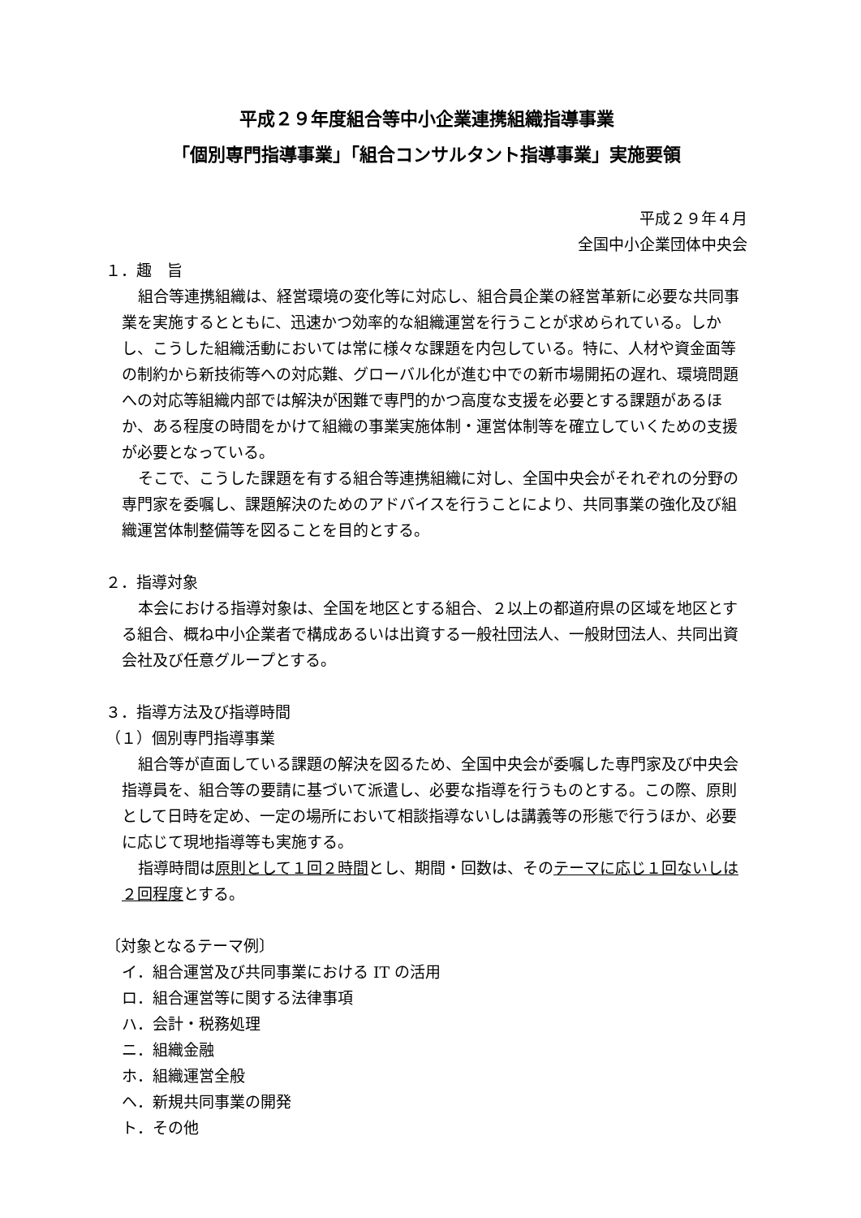平成２９年度組合等中小企業連携組織指導事業
「個別専門指導事業」「組合コンサルタント指導事業」実施要領
平成２９年４月
全国中小企業団体中央会
１．趣　旨
組合等連携組織は、経営環境の変化等に対応し、組合員企業の経営革新に必要な共同事業を実施するとともに、迅速かつ効率的な組織運営を行うことが求められている。しかし、こうした組織活動においては常に様々な課題を内包している。特に、人材や資金面等の制約から新技術等への対応難、グローバル化が進む中での新市場開拓の遅れ、環境問題への対応等組織内部では解決が困難で専門的かつ高度な支援を必要とする課題があるほか、ある程度の時間をかけて組織の事業実施体制・運営体制等を確立していくための支援が必要となっている。
そこで、こうした課題を有する組合等連携組織に対し、全国中央会がそれぞれの分野の専門家を委嘱し、課題解決のためのアドバイスを行うことにより、共同事業の強化及び組織運営体制整備等を図ることを目的とする。
２．指導対象
本会における指導対象は、全国を地区とする組合、２以上の都道府県の区域を地区とする組合、概ね中小企業者で構成あるいは出資する一般社団法人、一般財団法人、共同出資会社及び任意グループとする。
３．指導方法及び指導時間
（１）個別専門指導事業
組合等が直面している課題の解決を図るため、全国中央会が委嘱した専門家及び中央会指導員を、組合等の要請に基づいて派遣し、必要な指導を行うものとする。この際、原則として日時を定め、一定の場所において相談指導ないしは講義等の形態で行うほか、必要に応じて現地指導等も実施する。
指導時間は原則として１回２時間とし、期間・回数は、そのテーマに応じ１回ないしは２回程度とする。
〔対象となるテーマ例〕
イ．組合運営及び共同事業における IT の活用
ロ．組合運営等に関する法律事項
ハ．会計・税務処理
ニ．組織金融
ホ．組織運営全般
ヘ．新規共同事業の開発
ト．その他